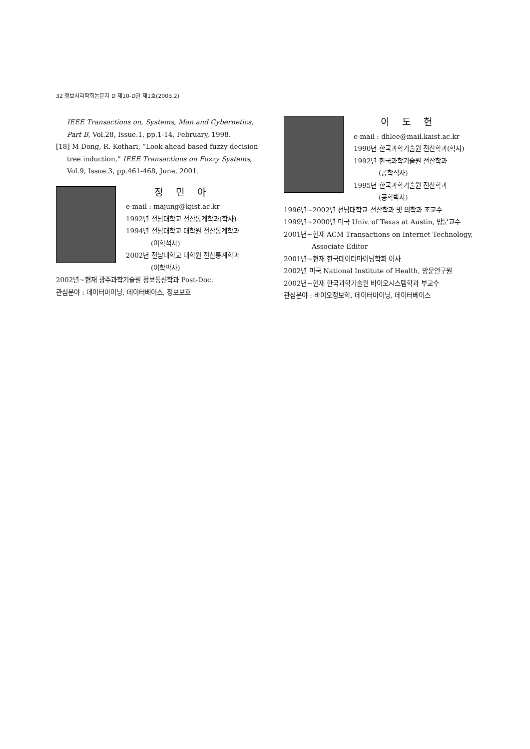32 정보처리학회논문지 D 제10-D권 제1호(2003.2)
IEEE Transactions on, Systems, Man and Cybernetics, Part B, Vol.28, Issue.1, pp.1-14, February, 1998.
[18] M Dong, R. Kothari, “Look-ahead based fuzzy decision tree induction,” IEEE Transactions on Fuzzy Systems, Vol.9, Issue.3, pp.461-468, June, 2001.
정 민 아
e-mail : majung@kjist.ac.kr
1992년 전남대학교 전산통계학과(학사)
1994년 전남대학교 대학원 전산통계학과
(이학석사)
2002년 전남대학교 대학원 전산통계학과
(이학박사)
2002년~현재 광주과학기술원 정보통신학과 Post-Doc.
관심분야 : 데이터마이닝, 데이터베이스, 정보보호
이 도 헌
e-mail : dhlee@mail.kaist.ac.kr
1990년 한국과학기술원 전산학과(학사)
1992년 한국과학기술원 전산학과
(공학석사)
1995년 한국과학기술원 전산학과
(공학박사)
1996년~2002년 전남대학교 전산학과 및 의학과 조교수
1999년~2000년 미국 Univ. of Texas at Austin, 방문교수
2001년~현재 ACM Transactions on Internet Technology,
Associate Editor
2001년~현재 한국데이터마이닝학회 이사
2002년 미국 National Institute of Health, 방문연구원
2002년~현재 한국과학기술원 바이오시스템학과 부교수
관심분야 : 바이오정보학, 데이터마이닝, 데이터베이스